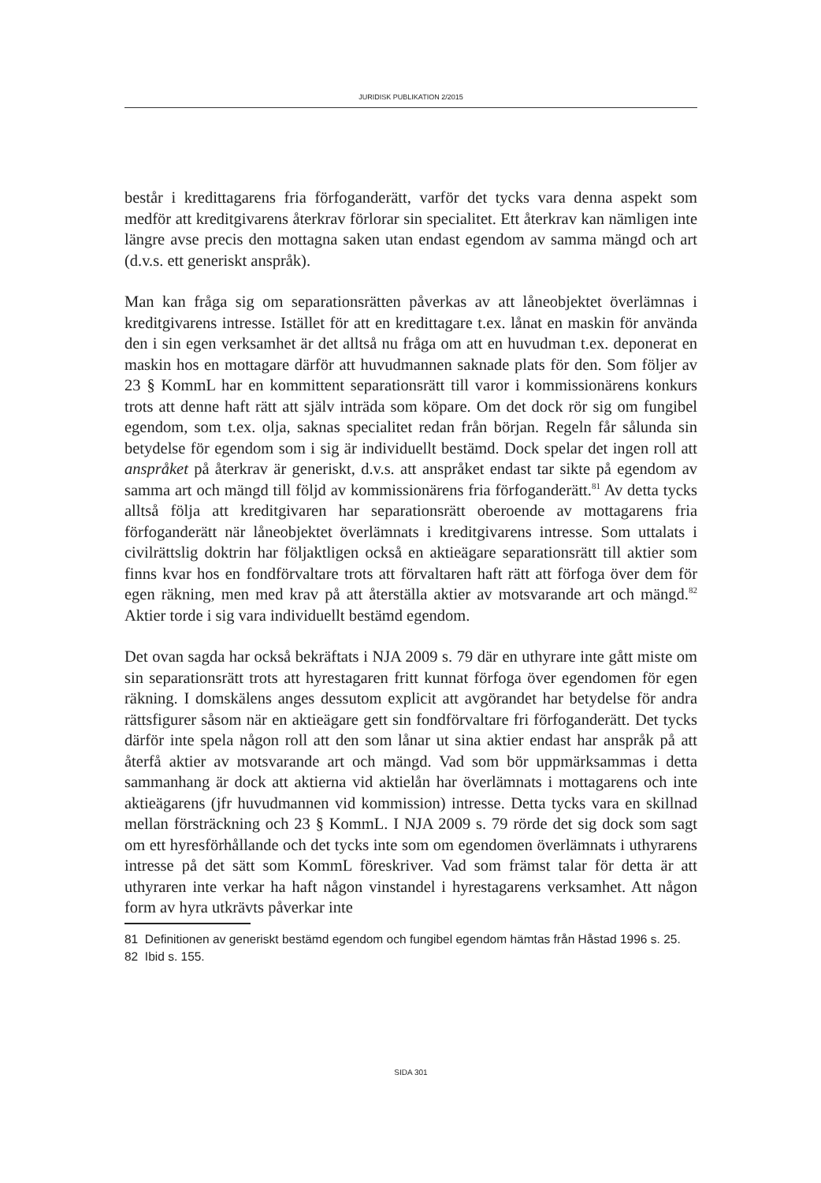JURIDISK PUBLIKATION 2/2015
består i kredittagarens fria förfoganderätt, varför det tycks vara denna aspekt som medför att kreditgivarens återkrav förlorar sin specialitet. Ett återkrav kan nämligen inte längre avse precis den mottagna saken utan endast egendom av samma mängd och art (d.v.s. ett generiskt anspråk).
Man kan fråga sig om separationsrätten påverkas av att låneobjektet överlämnas i kreditgivarens intresse. Istället för att en kredittagare t.ex. lånat en maskin för använda den i sin egen verksamhet är det alltså nu fråga om att en huvudman t.ex. deponerat en maskin hos en mottagare därför att huvudmannen saknade plats för den. Som följer av 23 § KommL har en kommittent separationsrätt till varor i kommissionärens konkurs trots att denne haft rätt att själv inträda som köpare. Om det dock rör sig om fungibel egendom, som t.ex. olja, saknas specialitet redan från början. Regeln får sålunda sin betydelse för egendom som i sig är individuellt bestämd. Dock spelar det ingen roll att anspråket på återkrav är generiskt, d.v.s. att anspråket endast tar sikte på egendom av samma art och mängd till följd av kommissionärens fria förfoganderätt.<sup>81</sup> Av detta tycks alltså följa att kreditgivaren har separationsrätt oberoende av mottagarens fria förfoganderätt när låneobjektet överlämnats i kreditgivarens intresse. Som uttalats i civilrättslig doktrin har följaktligen också en aktieägare separationsrätt till aktier som finns kvar hos en fondförvaltare trots att förvaltaren haft rätt att förfoga över dem för egen räkning, men med krav på att återställa aktier av motsvarande art och mängd.<sup>82</sup> Aktier torde i sig vara individuellt bestämd egendom.
Det ovan sagda har också bekräftats i NJA 2009 s. 79 där en uthyrare inte gått miste om sin separationsrätt trots att hyrestagaren fritt kunnat förfoga över egendomen för egen räkning. I domskälens anges dessutom explicit att avgörandet har betydelse för andra rättsfigurer såsom när en aktieägare gett sin fondförvaltare fri förfoganderätt. Det tycks därför inte spela någon roll att den som lånar ut sina aktier endast har anspråk på att återfå aktier av motsvarande art och mängd. Vad som bör uppmärksammas i detta sammanhang är dock att aktierna vid aktielån har överlämnats i mottagarens och inte aktieägarens (jfr huvudmannen vid kommission) intresse. Detta tycks vara en skillnad mellan försträckning och 23 § KommL. I NJA 2009 s. 79 rörde det sig dock som sagt om ett hyresförhållande och det tycks inte som om egendomen överlämnats i uthyrarens intresse på det sätt som KommL föreskriver. Vad som främst talar för detta är att uthyraren inte verkar ha haft någon vinstandel i hyrestagarens verksamhet. Att någon form av hyra utkrävts påverkar inte
81 Definitionen av generiskt bestämd egendom och fungibel egendom hämtas från Håstad 1996 s. 25.
82 Ibid s. 155.
SIDA 301